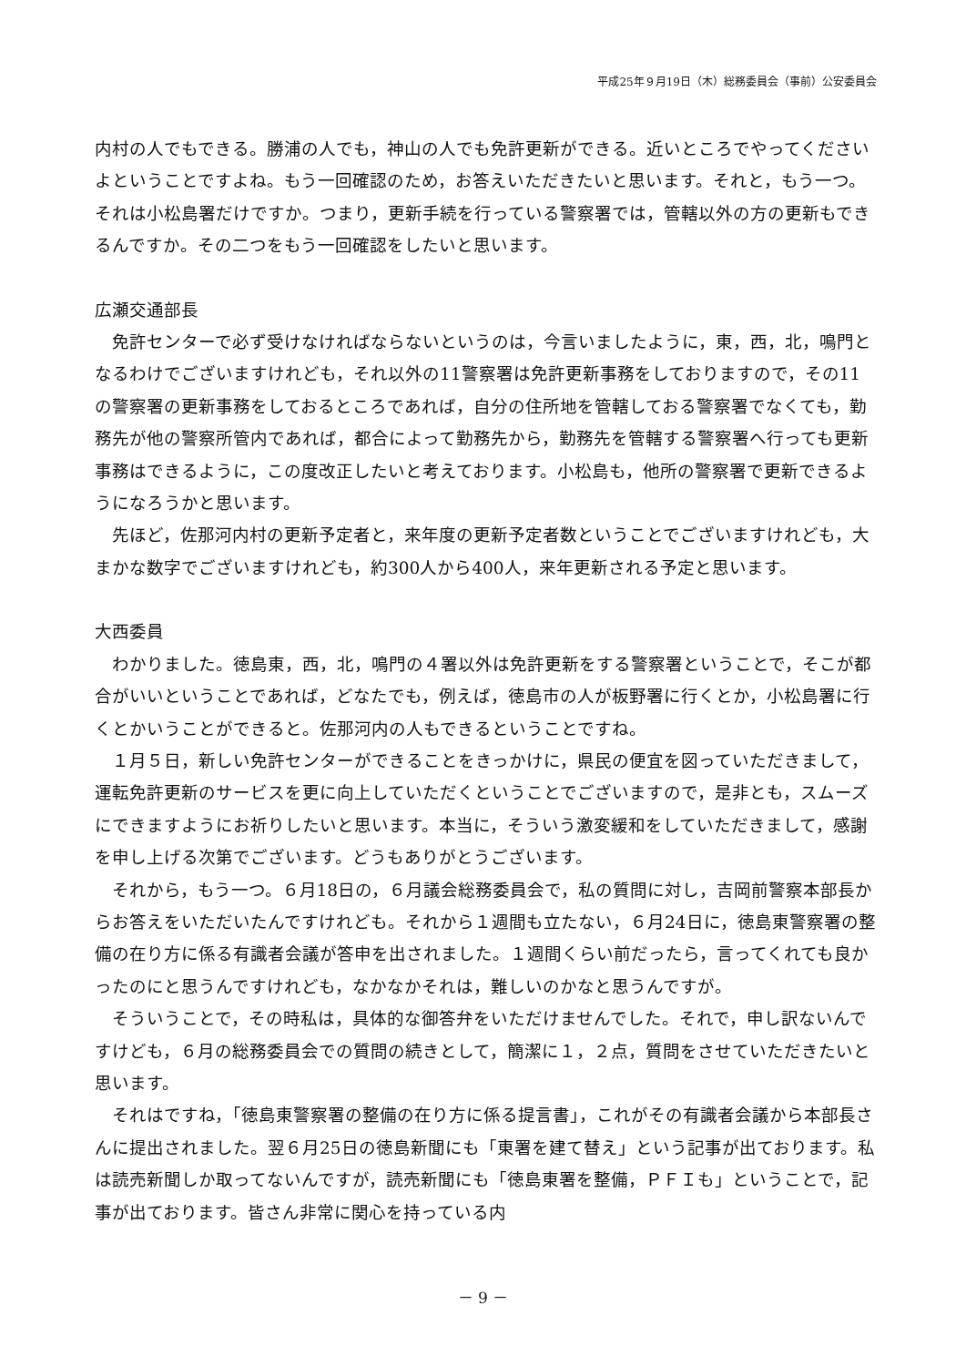平成25年９月19日（木）総務委員会（事前）公安委員会
内村の人でもできる。勝浦の人でも，神山の人でも免許更新ができる。近いところでやってくださいよということですよね。もう一回確認のため，お答えいただきたいと思います。それと，もう一つ。それは小松島署だけですか。つまり，更新手続を行っている警察署では，管轄以外の方の更新もできるんですか。その二つをもう一回確認をしたいと思います。
広瀬交通部長
免許センターで必ず受けなければならないというのは，今言いましたように，東，西，北，鳴門となるわけでございますけれども，それ以外の11警察署は免許更新事務をしておりますので，その11の警察署の更新事務をしておるところであれば，自分の住所地を管轄しておる警察署でなくても，勤務先が他の警察所管内であれば，都合によって勤務先から，勤務先を管轄する警察署へ行っても更新事務はできるように，この度改正したいと考えております。小松島も，他所の警察署で更新できるようになろうかと思います。
先ほど，佐那河内村の更新予定者と，来年度の更新予定者数ということでございますけれども，大まかな数字でございますけれども，約300人から400人，来年更新される予定と思います。
大西委員
わかりました。徳島東，西，北，鳴門の４署以外は免許更新をする警察署ということで，そこが都合がいいということであれば，どなたでも，例えば，徳島市の人が板野署に行くとか，小松島署に行くとかいうことができると。佐那河内の人もできるということですね。
１月５日，新しい免許センターができることをきっかけに，県民の便宜を図っていただきまして，運転免許更新のサービスを更に向上していただくということでございますので，是非とも，スムーズにできますようにお祈りしたいと思います。本当に，そういう激変緩和をしていただきまして，感謝を申し上げる次第でございます。どうもありがとうございます。
それから，もう一つ。６月18日の，６月議会総務委員会で，私の質問に対し，吉岡前警察本部長からお答えをいただいたんですけれども。それから１週間も立たない，６月24日に，徳島東警察署の整備の在り方に係る有識者会議が答申を出されました。１週間くらい前だったら，言ってくれても良かったのにと思うんですけれども，なかなかそれは，難しいのかなと思うんですが。
そういうことで，その時私は，具体的な御答弁をいただけませんでした。それで，申し訳ないんですけども，６月の総務委員会での質問の続きとして，簡潔に１，２点，質問をさせていただきたいと思います。
それはですね，「徳島東警察署の整備の在り方に係る提言書」，これがその有識者会議から本部長さんに提出されました。翌６月25日の徳島新聞にも「東署を建て替え」という記事が出ております。私は読売新聞しか取ってないんですが，読売新聞にも「徳島東署を整備，ＰＦＩも」ということで，記事が出ております。皆さん非常に関心を持っている内
－ 9 －